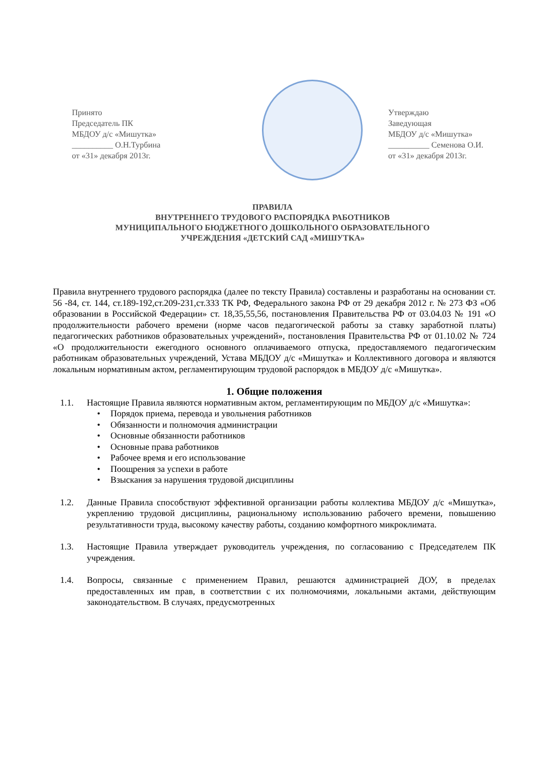Принято
Председатель ПК
МБДОУ д/с «Мишутка»
__________ О.Н.Турбина
от «31» декабря 2013г.
Утверждаю
Заведующая
МБДОУ д/с «Мишутка»
__________ Семенова О.И.
от «31» декабря 2013г.
ПРАВИЛА
ВНУТРЕННЕГО ТРУДОВОГО РАСПОРЯДКА РАБОТНИКОВ
МУНИЦИПАЛЬНОГО БЮДЖЕТНОГО ДОШКОЛЬНОГО ОБРАЗОВАТЕЛЬНОГО
УЧРЕЖДЕНИЯ «ДЕТСКИЙ САД «МИШУТКА»
Правила внутреннего трудового распорядка (далее по тексту Правила) составлены и разработаны на основании ст. 56 -84, ст. 144, ст.189-192,ст.209-231,ст.333 ТК РФ, Федерального закона РФ от 29 декабря 2012 г. № 273 ФЗ «Об образовании в Российской Федерации» ст. 18,35,55,56, постановления Правительства РФ от 03.04.03 № 191 «О продолжительности рабочего времени (норме часов педагогической работы за ставку заработной платы) педагогических работников образовательных учреждений», постановления Правительства РФ от 01.10.02 № 724 «О продолжительности ежегодного основного оплачиваемого отпуска, предоставляемого педагогическим работникам образовательных учреждений, Устава МБДОУ д/с «Мишутка» и Коллективного договора и являются локальным нормативным актом, регламентирующим трудовой распорядок в МБДОУ д/с «Мишутка».
1. Общие положения
1.1. Настоящие Правила являются нормативным актом, регламентирующим по МБДОУ д/с «Мишутка»:
Порядок приема, перевода и увольнения работников
Обязанности и полномочия администрации
Основные обязанности работников
Основные права работников
Рабочее время и его использование
Поощрения за успехи в работе
Взыскания за нарушения трудовой дисциплины
1.2. Данные Правила способствуют эффективной организации работы коллектива МБДОУ д/с «Мишутка», укреплению трудовой дисциплины, рациональному использованию рабочего времени, повышению результативности труда, высокому качеству работы, созданию комфортного микроклимата.
1.3. Настоящие Правила утверждает руководитель учреждения, по согласованию с Председателем ПК учреждения.
1.4. Вопросы, связанные с применением Правил, решаются администрацией ДОУ, в пределах предоставленных им прав, в соответствии с их полномочиями, локальными актами, действующим законодательством. В случаях, предусмотренных